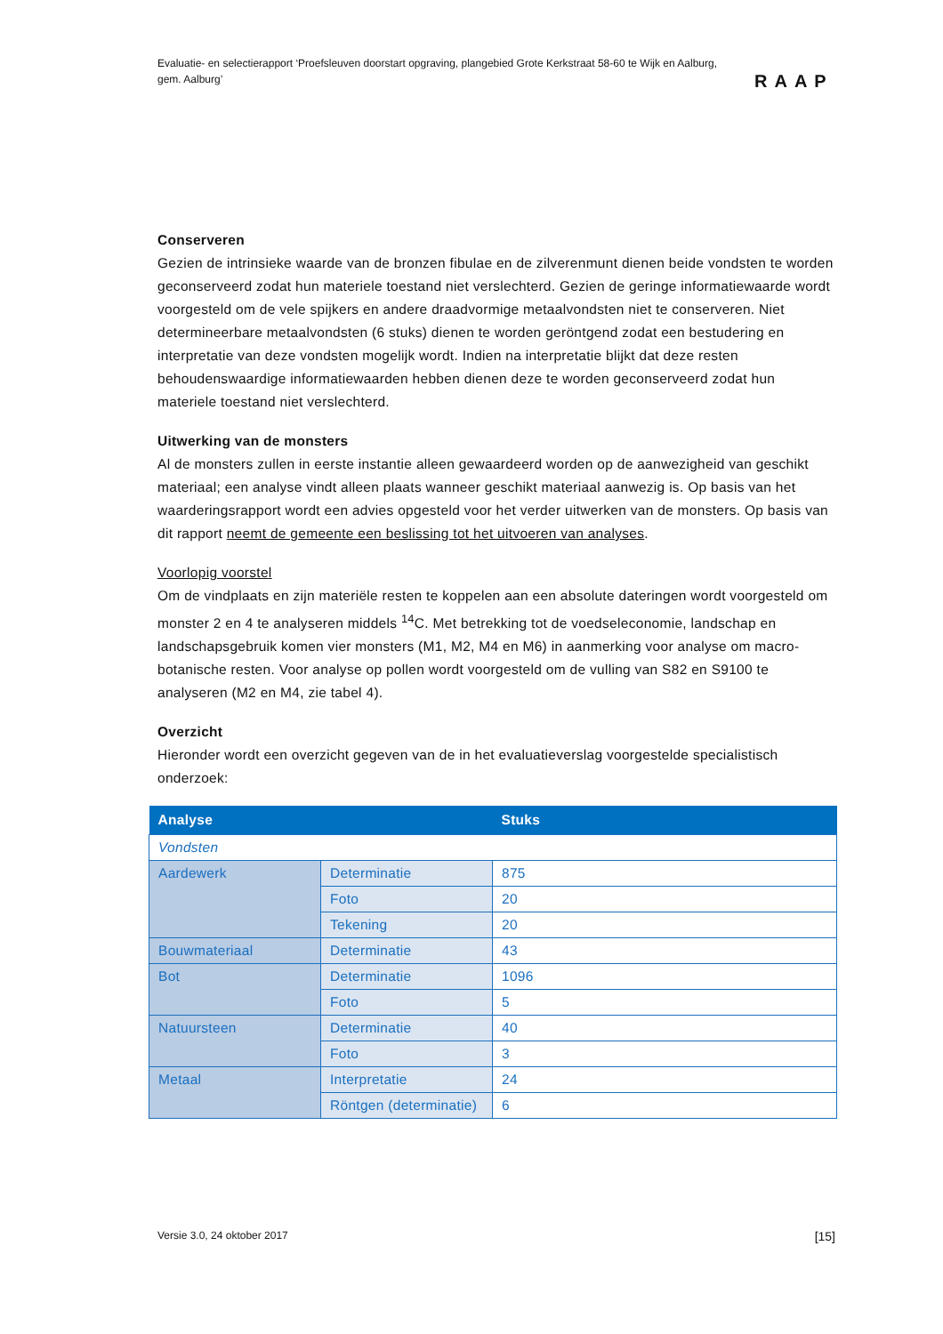Evaluatie- en selectierapport ‘Proefsleuven doorstart opgraving, plangebied Grote Kerkstraat 58-60 te Wijk en Aalburg, gem. Aalburg’
RAAP
Conserveren
Gezien de intrinsieke waarde van de bronzen fibulae en de zilverenmunt dienen beide vondsten te worden geconserveerd zodat hun materiele toestand niet verslechterd. Gezien de geringe informatiewaarde wordt voorgesteld om de vele spijkers en andere draadvormige metaalvondsten niet te conserveren. Niet determineerbare metaalvondsten (6 stuks) dienen te worden geröntgend zodat een bestudering en interpretatie van deze vondsten mogelijk wordt. Indien na interpretatie blijkt dat deze resten behoudenswaardige informatiewaarden hebben dienen deze te worden geconserveerd zodat hun materiele toestand niet verslechterd.
Uitwerking van de monsters
Al de monsters zullen in eerste instantie alleen gewaardeerd worden op de aanwezigheid van geschikt materiaal; een analyse vindt alleen plaats wanneer geschikt materiaal aanwezig is. Op basis van het waarderingsrapport wordt een advies opgesteld voor het verder uitwerken van de monsters. Op basis van dit rapport neemt de gemeente een beslissing tot het uitvoeren van analyses.
Voorlopig voorstel
Om de vindplaats en zijn materiële resten te koppelen aan een absolute dateringen wordt voorgesteld om monster 2 en 4 te analyseren middels <sup>14</sup>C. Met betrekking tot de voedseleconomie, landschap en landschapsgebruik komen vier monsters (M1, M2, M4 en M6) in aanmerking voor analyse om macro-botanische resten. Voor analyse op pollen wordt voorgesteld om de vulling van S82 en S9100 te analyseren (M2 en M4, zie tabel 4).
Overzicht
Hieronder wordt een overzicht gegeven van de in het evaluatieverslag voorgestelde specialistisch onderzoek:
| Analyse | | Stuks |
| --- | --- | --- |
| Vondsten | | |
| Aardewerk | Determinatie | 875 |
| | Foto | 20 |
| | Tekening | 20 |
| Bouwmateriaal | Determinatie | 43 |
| Bot | Determinatie | 1096 |
| | Foto | 5 |
| Natuursteen | Determinatie | 40 |
| | Foto | 3 |
| Metaal | Interpretatie | 24 |
| | Röntgen (determinatie) | 6 |
Versie 3.0, 24 oktober 2017 [15]